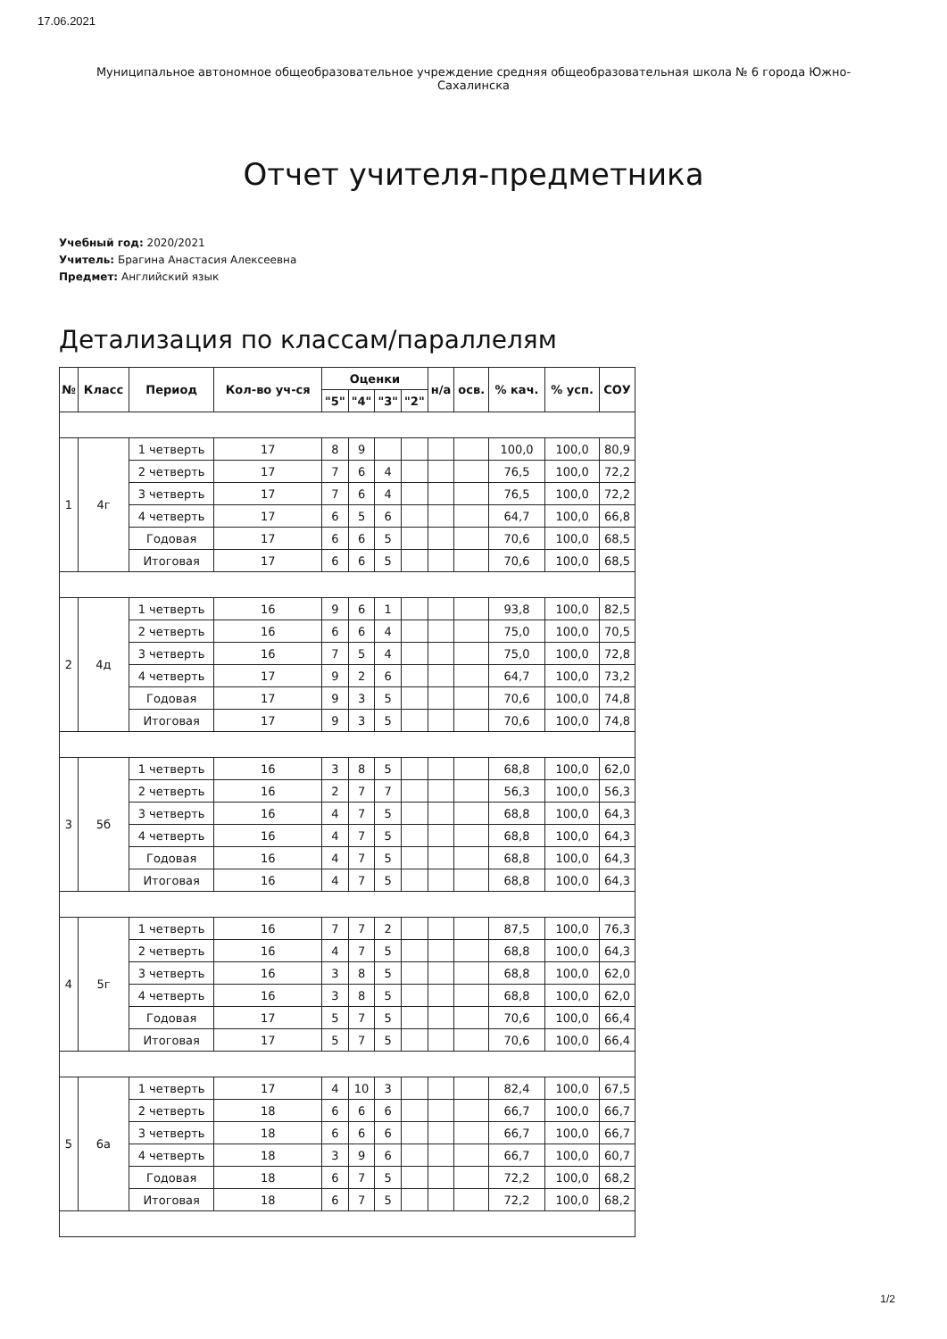17.06.2021
Муниципальное автономное общеобразовательное учреждение средняя общеобразовательная школа № 6 города Южно-Сахалинска
Отчет учителя-предметника
Учебный год: 2020/2021
Учитель: Брагина Анастасия Алексеевна
Предмет: Английский язык
Детализация по классам/параллелям
| № | Класс | Период | Кол-во уч-ся | Оценки | | | | н/а | осв. | % кач. | % усп. | СОУ |
| --- | --- | --- | --- | --- | --- | --- | --- | --- | --- | --- | --- | --- |
| | | | | "5" | "4" | "3" | "2" | | | | | |
| 1 | 4г | 1 четверть | 17 | 8 | 9 | | | | | 100,0 | 100,0 | 80,9 |
| | | 2 четверть | 17 | 7 | 6 | 4 | | | | 76,5 | 100,0 | 72,2 |
| | | 3 четверть | 17 | 7 | 6 | 4 | | | | 76,5 | 100,0 | 72,2 |
| | | 4 четверть | 17 | 6 | 5 | 6 | | | | 64,7 | 100,0 | 66,8 |
| | | Годовая | 17 | 6 | 6 | 5 | | | | 70,6 | 100,0 | 68,5 |
| | | Итоговая | 17 | 6 | 6 | 5 | | | | 70,6 | 100,0 | 68,5 |
| 2 | 4д | 1 четверть | 16 | 9 | 6 | 1 | | | | 93,8 | 100,0 | 82,5 |
| | | 2 четверть | 16 | 6 | 6 | 4 | | | | 75,0 | 100,0 | 70,5 |
| | | 3 четверть | 16 | 7 | 5 | 4 | | | | 75,0 | 100,0 | 72,8 |
| | | 4 четверть | 17 | 9 | 2 | 6 | | | | 64,7 | 100,0 | 73,2 |
| | | Годовая | 17 | 9 | 3 | 5 | | | | 70,6 | 100,0 | 74,8 |
| | | Итоговая | 17 | 9 | 3 | 5 | | | | 70,6 | 100,0 | 74,8 |
| 3 | 5б | 1 четверть | 16 | 3 | 8 | 5 | | | | 68,8 | 100,0 | 62,0 |
| | | 2 четверть | 16 | 2 | 7 | 7 | | | | 56,3 | 100,0 | 56,3 |
| | | 3 четверть | 16 | 4 | 7 | 5 | | | | 68,8 | 100,0 | 64,3 |
| | | 4 четверть | 16 | 4 | 7 | 5 | | | | 68,8 | 100,0 | 64,3 |
| | | Годовая | 16 | 4 | 7 | 5 | | | | 68,8 | 100,0 | 64,3 |
| | | Итоговая | 16 | 4 | 7 | 5 | | | | 68,8 | 100,0 | 64,3 |
| 4 | 5г | 1 четверть | 16 | 7 | 7 | 2 | | | | 87,5 | 100,0 | 76,3 |
| | | 2 четверть | 16 | 4 | 7 | 5 | | | | 68,8 | 100,0 | 64,3 |
| | | 3 четверть | 16 | 3 | 8 | 5 | | | | 68,8 | 100,0 | 62,0 |
| | | 4 четверть | 16 | 3 | 8 | 5 | | | | 68,8 | 100,0 | 62,0 |
| | | Годовая | 17 | 5 | 7 | 5 | | | | 70,6 | 100,0 | 66,4 |
| | | Итоговая | 17 | 5 | 7 | 5 | | | | 70,6 | 100,0 | 66,4 |
| 5 | 6а | 1 четверть | 17 | 4 | 10 | 3 | | | | 82,4 | 100,0 | 67,5 |
| | | 2 четверть | 18 | 6 | 6 | 6 | | | | 66,7 | 100,0 | 66,7 |
| | | 3 четверть | 18 | 6 | 6 | 6 | | | | 66,7 | 100,0 | 66,7 |
| | | 4 четверть | 18 | 3 | 9 | 6 | | | | 66,7 | 100,0 | 60,7 |
| | | Годовая | 18 | 6 | 7 | 5 | | | | 72,2 | 100,0 | 68,2 |
| | | Итоговая | 18 | 6 | 7 | 5 | | | | 72,2 | 100,0 | 68,2 |
1/2